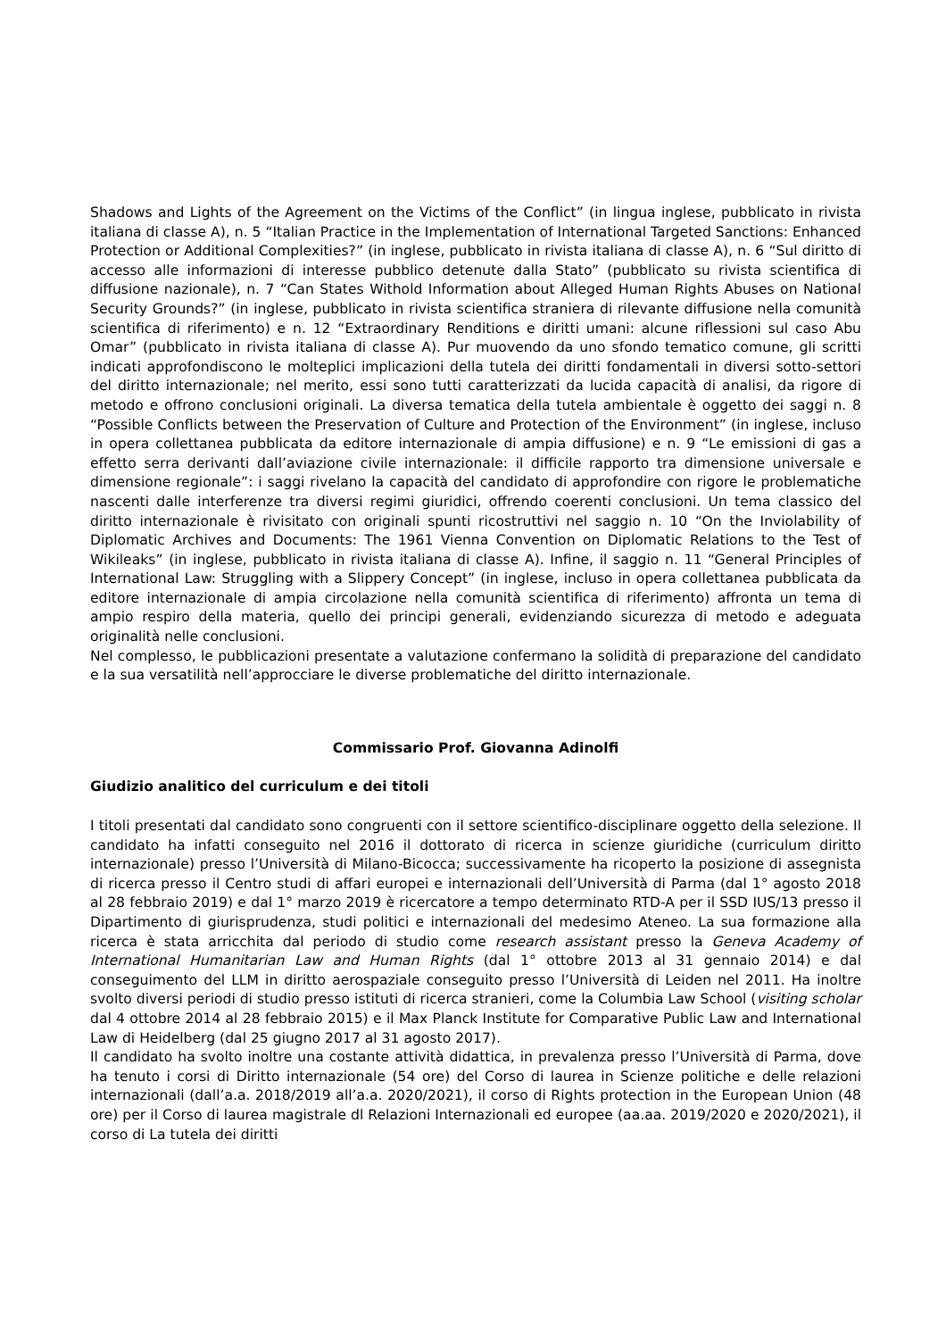Shadows and Lights of the Agreement on the Victims of the Conflict” (in lingua inglese, pubblicato in rivista italiana di classe A), n. 5 “Italian Practice in the Implementation of International Targeted Sanctions: Enhanced Protection or Additional Complexities?” (in inglese, pubblicato in rivista italiana di classe A), n. 6 “Sul diritto di accesso alle informazioni di interesse pubblico detenute dalla Stato” (pubblicato su rivista scientifica di diffusione nazionale), n. 7 “Can States Withold Information about Alleged Human Rights Abuses on National Security Grounds?” (in inglese, pubblicato in rivista scientifica straniera di rilevante diffusione nella comunità scientifica di riferimento) e n. 12 “Extraordinary Renditions e diritti umani: alcune riflessioni sul caso Abu Omar” (pubblicato in rivista italiana di classe A). Pur muovendo da uno sfondo tematico comune, gli scritti indicati approfondiscono le molteplici implicazioni della tutela dei diritti fondamentali in diversi sotto-settori del diritto internazionale; nel merito, essi sono tutti caratterizzati da lucida capacità di analisi, da rigore di metodo e offrono conclusioni originali. La diversa tematica della tutela ambientale è oggetto dei saggi n. 8 “Possible Conflicts between the Preservation of Culture and Protection of the Environment” (in inglese, incluso in opera collettanea pubblicata da editore internazionale di ampia diffusione) e n. 9 “Le emissioni di gas a effetto serra derivanti dall’aviazione civile internazionale: il difficile rapporto tra dimensione universale e dimensione regionale”: i saggi rivelano la capacità del candidato di approfondire con rigore le problematiche nascenti dalle interferenze tra diversi regimi giuridici, offrendo coerenti conclusioni. Un tema classico del diritto internazionale è rivisitato con originali spunti ricostruttivi nel saggio n. 10 “On the Inviolability of Diplomatic Archives and Documents: The 1961 Vienna Convention on Diplomatic Relations to the Test of Wikileaks” (in inglese, pubblicato in rivista italiana di classe A). Infine, il saggio n. 11 “General Principles of International Law: Struggling with a Slippery Concept” (in inglese, incluso in opera collettanea pubblicata da editore internazionale di ampia circolazione nella comunità scientifica di riferimento) affronta un tema di ampio respiro della materia, quello dei principi generali, evidenziando sicurezza di metodo e adeguata originalità nelle conclusioni.
Nel complesso, le pubblicazioni presentate a valutazione confermano la solidità di preparazione del candidato e la sua versatilità nell’approcciare le diverse problematiche del diritto internazionale.
Commissario Prof. Giovanna Adinolfi
Giudizio analitico del curriculum e dei titoli
I titoli presentati dal candidato sono congruenti con il settore scientifico-disciplinare oggetto della selezione. Il candidato ha infatti conseguito nel 2016 il dottorato di ricerca in scienze giuridiche (curriculum diritto internazionale) presso l’Università di Milano-Bicocca; successivamente ha ricoperto la posizione di assegnista di ricerca presso il Centro studi di affari europei e internazionali dell’Università di Parma (dal 1° agosto 2018 al 28 febbraio 2019) e dal 1° marzo 2019 è ricercatore a tempo determinato RTD-A per il SSD IUS/13 presso il Dipartimento di giurisprudenza, studi politici e internazionali del medesimo Ateneo. La sua formazione alla ricerca è stata arricchita dal periodo di studio come research assistant presso la Geneva Academy of International Humanitarian Law and Human Rights (dal 1° ottobre 2013 al 31 gennaio 2014) e dal conseguimento del LLM in diritto aerospaziale conseguito presso l’Università di Leiden nel 2011. Ha inoltre svolto diversi periodi di studio presso istituti di ricerca stranieri, come la Columbia Law School (visiting scholar dal 4 ottobre 2014 al 28 febbraio 2015) e il Max Planck Institute for Comparative Public Law and International Law di Heidelberg (dal 25 giugno 2017 al 31 agosto 2017).
Il candidato ha svolto inoltre una costante attività didattica, in prevalenza presso l’Università di Parma, dove ha tenuto i corsi di Diritto internazionale (54 ore) del Corso di laurea in Scienze politiche e delle relazioni internazionali (dall’a.a. 2018/2019 all’a.a. 2020/2021), il corso di Rights protection in the European Union (48 ore) per il Corso di laurea magistrale dl Relazioni Internazionali ed europee (aa.aa. 2019/2020 e 2020/2021), il corso di La tutela dei diritti